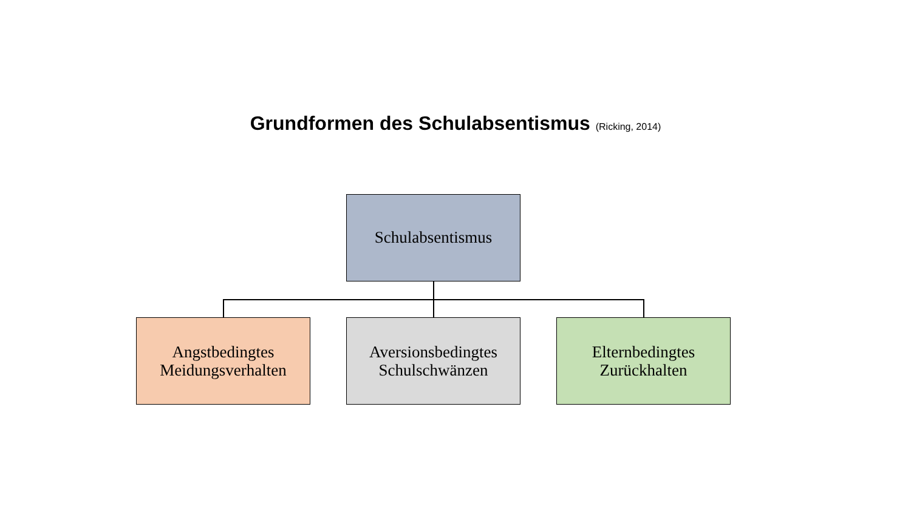Grundformen des Schulabsentismus (Ricking, 2014)
Schulabsentismus
Angstbedingtes
Meidungsverhalten
Aversionsbedingtes
Schulschwänzen
Elternbedingtes
Zurückhalten